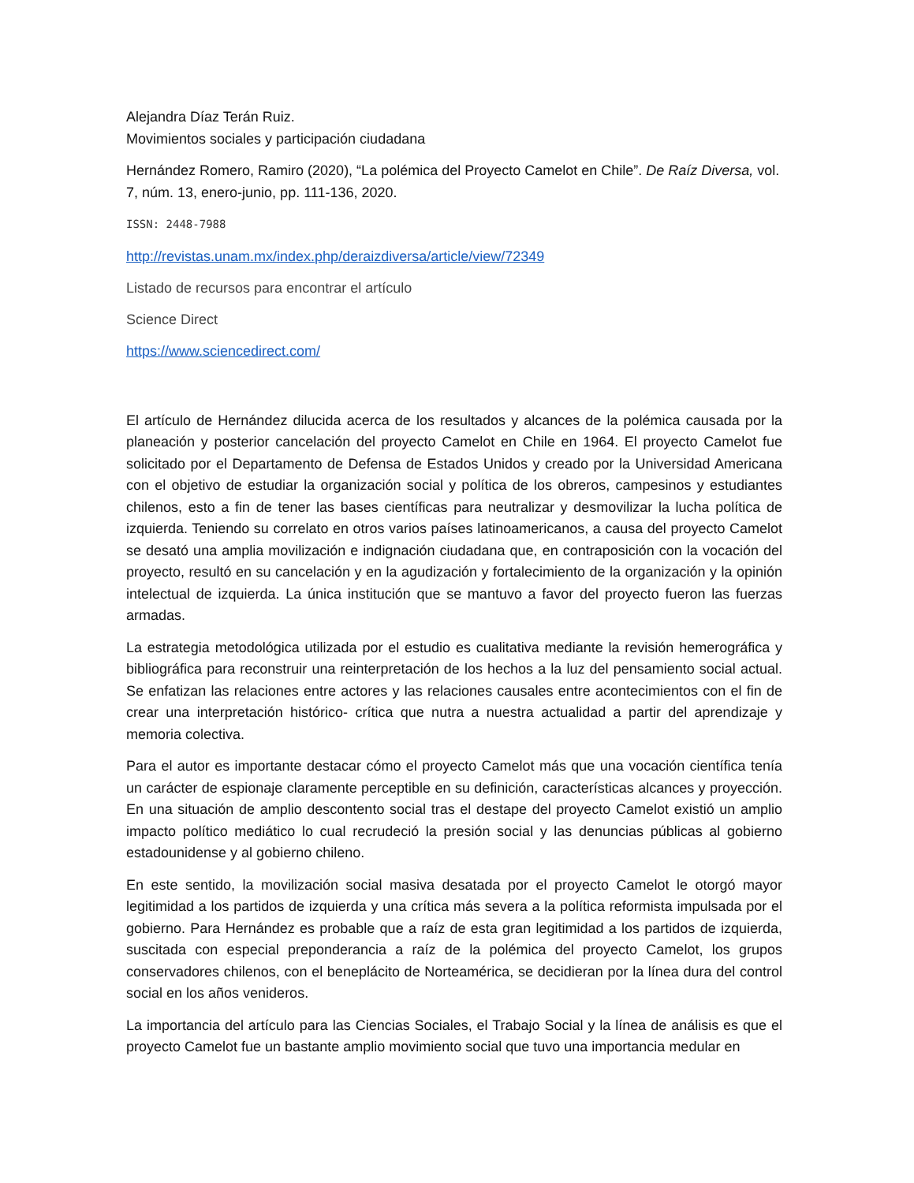Alejandra Díaz Terán Ruiz.
Movimientos sociales y participación ciudadana
Hernández Romero, Ramiro (2020), “La polémica del Proyecto Camelot en Chile”. De Raíz Diversa, vol. 7, núm. 13, enero-junio, pp. 111-136, 2020.
ISSN: 2448-7988
http://revistas.unam.mx/index.php/deraizdiversa/article/view/72349
Listado de recursos para encontrar el artículo
Science Direct
https://www.sciencedirect.com/
El artículo de Hernández dilucida acerca de los resultados y alcances de la polémica causada por la planeación y posterior cancelación del proyecto Camelot en Chile en 1964. El proyecto Camelot fue solicitado por el Departamento de Defensa de Estados Unidos y creado por la Universidad Americana con el objetivo de estudiar la organización social y política de los obreros, campesinos y estudiantes chilenos, esto a fin de tener las bases científicas para neutralizar y desmovilizar la lucha política de izquierda. Teniendo su correlato en otros varios países latinoamericanos, a causa del proyecto Camelot se desató una amplia movilización e indignación ciudadana que, en contraposición con la vocación del proyecto, resultó en su cancelación y en la agudización y fortalecimiento de la organización y la opinión intelectual de izquierda. La única institución que se mantuvo a favor del proyecto fueron las fuerzas armadas.
La estrategia metodológica utilizada por el estudio es cualitativa mediante la revisión hemerográfica y bibliográfica para reconstruir una reinterpretación de los hechos a la luz del pensamiento social actual. Se enfatizan las relaciones entre actores y las relaciones causales entre acontecimientos con el fin de crear una interpretación histórico- crítica que nutra a nuestra actualidad a partir del aprendizaje y memoria colectiva.
Para el autor es importante destacar cómo el proyecto Camelot más que una vocación científica tenía un carácter de espionaje claramente perceptible en su definición, características alcances y proyección. En una situación de amplio descontento social tras el destape del proyecto Camelot existió un amplio impacto político mediático lo cual recrudeció la presión social y las denuncias públicas al gobierno estadounidense y al gobierno chileno.
En este sentido, la movilización social masiva desatada por el proyecto Camelot le otorgó mayor legitimidad a los partidos de izquierda y una crítica más severa a la política reformista impulsada por el gobierno. Para Hernández es probable que a raíz de esta gran legitimidad a los partidos de izquierda, suscitada con especial preponderancia a raíz de la polémica del proyecto Camelot, los grupos conservadores chilenos, con el beneplácito de Norteamérica, se decidieran por la línea dura del control social en los años venideros.
La importancia del artículo para las Ciencias Sociales, el Trabajo Social y la línea de análisis es que el proyecto Camelot fue un bastante amplio movimiento social que tuvo una importancia medular en